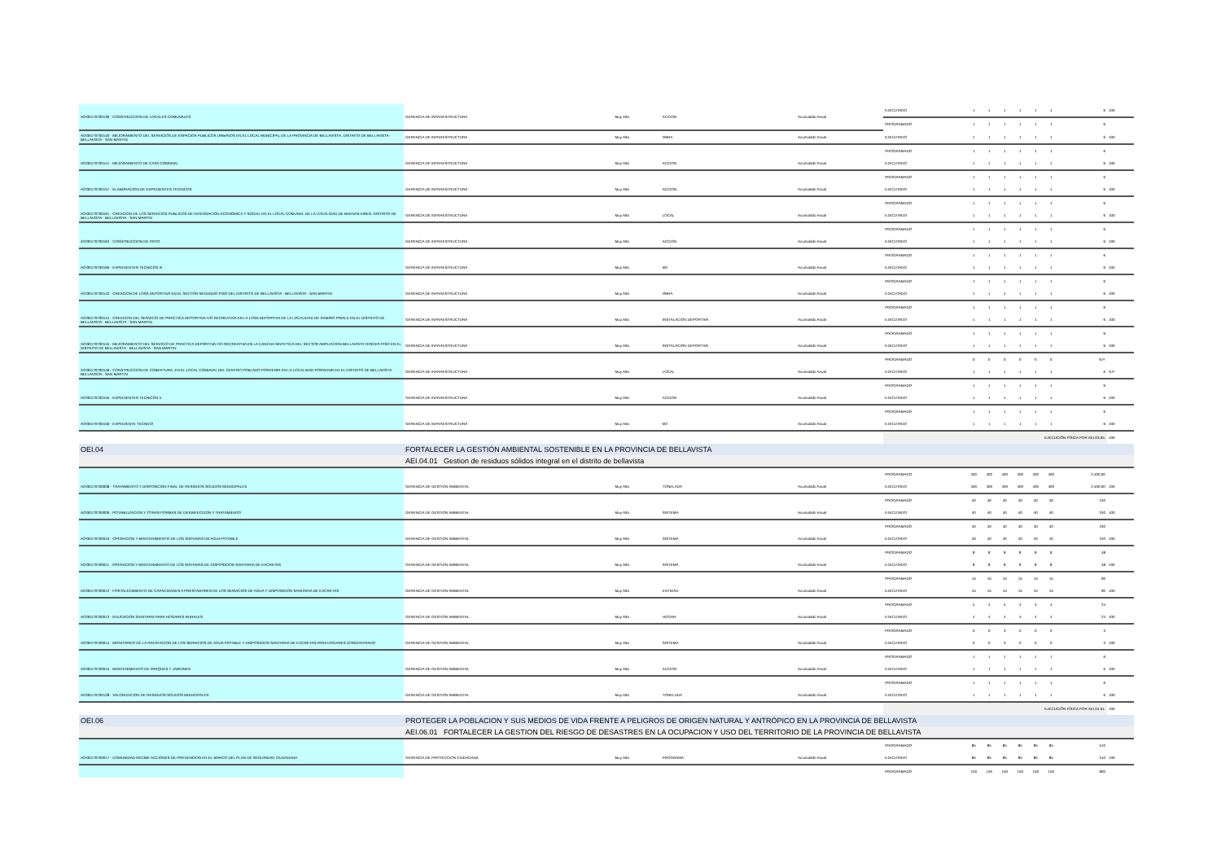| AOI30170700139 - CONSTRUCCION DE LOCALES COMUNALES | GERENCIA DE INFRAESTRUCTURA | Muy Alta | ACCION | Acumulado Anual | EJECUTADO | 1 | 1 | 1 | 1 | 1 | 1 | 6 | 100 |
| | | | | | PROGRAMADO | 1 | 1 | 1 | 1 | 1 | 1 | 6 | |
| AOI30170700140 - MEJORAMIENTO DEL SERVICIOS DE ESPACIOS PUBLICOS URBANOS EN EL LOCAL MUNICIPAL DE LA PROVINCIA DE BELLAVISTA, DISTRITO DE BELLAVISTA - BELLAVISTA - SAN MARTIN | GERENCIA DE INFRAESTRUCTURA | Muy Alta | OBRA | Acumulado Anual | EJECUTADO | 1 | 1 | 1 | 1 | 1 | 1 | 6 | 100 |
| | | | | | PROGRAMADO | 1 | 1 | 1 | 1 | 1 | 1 | 6 | |
| AOI30170700141 - MEJORAMIENTO DE CASA COMUNAL | GERENCIA DE INFRAESTRUCTURA | Muy Alta | ACCION | Acumulado Anual | EJECUTADO | 1 | 1 | 1 | 1 | 1 | 1 | 6 | 100 |
| | | | | | PROGRAMADO | 1 | 1 | 1 | 1 | 1 | 1 | 6 | |
| AOI30170700157 - ELABORACION DE EXPEDIENTES TECNICOS | GERENCIA DE INFRAESTRUCTURA | Muy Alta | ACCION | Acumulado Anual | EJECUTADO | 1 | 1 | 1 | 1 | 1 | 1 | 6 | 100 |
| | | | | | PROGRAMADO | 1 | 1 | 1 | 1 | 1 | 1 | 6 | |
| AOI30170700161 - CREACION DE LOS SERVICIOS PUBLICOS DE INTEGRACION ECONOMICA Y SOCIAL EN EL LOCAL COMUNAL DE LA LOCALIDAD DE BUENAS AIRES: DISTRITO DE BELLAVISTA - BELLAVISTA - SAN MARTIN | GERENCIA DE INFRAESTRUCTURA | Muy Alta | LOCAL | Acumulado Anual | EJECUTADO | 1 | 1 | 1 | 1 | 1 | 1 | 6 | 100 |
| | | | | | PROGRAMADO | 1 | 1 | 1 | 1 | 1 | 1 | 6 | |
| AOI30170700162 - CONSTRUCCION DE PATIO | GERENCIA DE INFRAESTRUCTURA | Muy Alta | ACCION | Acumulado Anual | EJECUTADO | 1 | 1 | 1 | 1 | 1 | 1 | 6 | 100 |
| | | | | | PROGRAMADO | 1 | 1 | 1 | 1 | 1 | 1 | 6 | |
| AOI30170700166 - EXPEDIENTES TECNICOS III | GERENCIA DE INFRAESTRUCTURA | Muy Alta | M2 | Acumulado Anual | EJECUTADO | 1 | 1 | 1 | 1 | 1 | 1 | 6 | 100 |
| | | | | | PROGRAMADO | 1 | 1 | 1 | 1 | 1 | 1 | 6 | |
| AOI30170700142 - CREACION DE LOSA DEPORTIVA EN EL SECTOR SEGUNDO PISO DEL DISTRITO DE BELLAVISTA - BELLAVISTA - SAN MARTIN | GERENCIA DE INFRAESTRUCTURA | Muy Alta | OBRA | Acumulado Anual | EJECUTADO | 1 | 1 | 1 | 1 | 1 | 1 | 6 | 100 |
| | | | | | PROGRAMADO | 1 | 1 | 1 | 1 | 1 | 1 | 6 | |
| AOI30170700144 - CREACION DEL SERVICIO DE PRACTICA DEPORTIVA Y/O RECREATIVA EN LA LOSA DEPORTIVA DE LA LOCALIDAD DE RAMIRO PRIALE EN EL DISTRITO DE BELLAVISTA - BELLAVISTA - SAN MARTIN | GERENCIA DE INFRAESTRUCTURA | Muy Alta | INSTALACION DEPORTIVA | Acumulado Anual | EJECUTADO | 1 | 1 | 1 | 1 | 1 | 1 | 6 | 100 |
| | | | | | PROGRAMADO | 1 | 1 | 1 | 1 | 1 | 1 | 6 | |
| AOI30170700145 - MEJORAMIENTO DEL SERVICIO DE PRACTICA DEPORTIVA Y/O RECREATIVA EN LA CANCHA SINTETICA DEL SECTOR AMPLIACION BELLAVISTA TERCER PISO EN EL DISTRITO DE BELLAVISTA - BELLAVISTA - SAN MARTIN | GERENCIA DE INFRAESTRUCTURA | Muy Alta | INSTALACION DEPORTIVA | Acumulado Anual | EJECUTADO | 1 | 1 | 1 | 1 | 1 | 1 | 6 | 100 |
| | | | | | PROGRAMADO | 0 | 0 | 0 | 0 | 0 | 0 | S.P. | |
| AOI30170700146 - CONSTRUCCION DE COBERTURA; EN EL LOCAL COMUNAL DEL CENTRO POBLADO PORVENIR EN LA LOCALIDAD PORVENIR EN EL DISTRITO DE BELLAVISTA - BELLAVISTA - SAN MARTIN | GERENCIA DE INFRAESTRUCTURA | Muy Alta | LOCAL | Acumulado Anual | EJECUTADO | 1 | 1 | 1 | 1 | 1 | 1 | 6 | S.P. |
| | | | | | PROGRAMADO | 1 | 1 | 1 | 1 | 1 | 1 | 6 | |
| AOI30170700155 - EXPEDIENTES TECNICOS II | GERENCIA DE INFRAESTRUCTURA | Muy Alta | ACCION | Acumulado Anual | EJECUTADO | 1 | 1 | 1 | 1 | 1 | 1 | 6 | 100 |
| | | | | | PROGRAMADO | 1 | 1 | 1 | 1 | 1 | 1 | 6 | |
| AOI30170700156 - EXPEDIENTE TECNICO | GERENCIA DE INFRAESTRUCTURA | Muy Alta | M2 | Acumulado Anual | EJECUTADO | 1 | 1 | 1 | 1 | 1 | 1 | 6 | 100 |
| | | | | | EJECUCIÓN FÍSICA POR AEI.03.05: | | | | | | | | 100 |
| OEI.04 | FORTALECER LA GESTIÓN AMBIENTAL SOSTENIBLE EN LA PROVINCIA DE BELLAVISTA | | | | | | | | | | | | |
| | AEI.04.01 Gestion de residuos sólidos integral en el distrito de bellavista | | | | | | | | | | | | |
| | | | | | PROGRAMADO | 400 | 400 | 400 | 400 | 400 | 400 | 2,400.00 | |
| AOI30170700008 - TRATAMIENTO Y DISPOSICION FINAL DE RESIDUOS SOLIDOS MUNICIPALES | GERENCIA DE GESTION AMBIENTAL | Muy Alta | TONELADA | Acumulado Anual | EJECUTADO | 400 | 400 | 400 | 400 | 400 | 400 | 2,400.00 | 100 |
| | | | | | PROGRAMADO | 40 | 40 | 40 | 40 | 40 | 40 | 240 | |
| AOI30170700009 - POTABILIZACION Y OTRAS FORMAS DE DESINFECCION Y TRATAMIENTO | GERENCIA DE GESTION AMBIENTAL | Muy Alta | SISTEMA | Acumulado Anual | EJECUTADO | 40 | 40 | 40 | 40 | 40 | 40 | 240 | 100 |
| | | | | | PROGRAMADO | 40 | 40 | 40 | 40 | 40 | 40 | 240 | |
| AOI30170700010 - OPERACION Y MANTENIMIENTO DE LOS SISTEMAS DE AGUA POTABLE | GERENCIA DE GESTION AMBIENTAL | Muy Alta | SISTEMA | Acumulado Anual | EJECUTADO | 40 | 40 | 40 | 40 | 40 | 40 | 240 | 100 |
| | | | | | PROGRAMADO | 8 | 8 | 8 | 8 | 8 | 8 | 48 | |
| AOI30170700011 - OPERACION Y MANTENIMIENTO DE LOS SISTEMAS DE DISPOSICION SANITARIA DE EXCRETAS | GERENCIA DE GESTION AMBIENTAL | Muy Alta | SISTEMA | Acumulado Anual | EJECUTADO | 8 | 8 | 8 | 8 | 8 | 8 | 48 | 100 |
| | | | | | PROGRAMADO | 15 | 15 | 15 | 15 | 15 | 15 | 90 | |
| AOI30170700012 - FORTALECIMIENTO DE CAPACIDADES A PRESTADORES DE LOS SERVICIOS DE AGUA Y DISPOSICION SANITARIA DE EXCRETAS | GERENCIA DE GESTION AMBIENTAL | Muy Alta | ENTIDAD | Acumulado Anual | EJECUTADO | 15 | 15 | 15 | 15 | 15 | 15 | 90 | 100 |
| | | | | | PROGRAMADO | 4 | 4 | 4 | 4 | 4 | 4 | 24 | |
| AOI30170700013 - EDUCACION SANITARIA PARA HOGARES RURALES | GERENCIA DE GESTION AMBIENTAL | Muy Alta | HOGAR | Acumulado Anual | EJECUTADO | 4 | 4 | 4 | 4 | 4 | 4 | 24 | 100 |
| | | | | | PROGRAMADO | 0 | 0 | 3 | 0 | 0 | 0 | 3 | |
| AOI30170700014 - MONITOREO DE LA PRESTACION DE LOS SERVICIOS DE AGUA POTABLE Y DISPOSICION SANITARIA DE EXCRETAS PARA HOGARES CONCENTRADO | GERENCIA DE GESTION AMBIENTAL | Muy Alta | SISTEMA | Acumulado Anual | EJECUTADO | 0 | 0 | 3 | 0 | 0 | 0 | 3 | 100 |
| | | | | | PROGRAMADO | 1 | 1 | 1 | 1 | 1 | 1 | 6 | |
| AOI30170700015 - MANTENIMIENTO DE PARQUES Y JARDINES | GERENCIA DE GESTION AMBIENTAL | Muy Alta | ACCION | Acumulado Anual | EJECUTADO | 1 | 1 | 1 | 1 | 1 | 1 | 6 | 100 |
| | | | | | PROGRAMADO | 1 | 1 | 1 | 1 | 1 | 1 | 6 | |
| AOI30170700128 - VALORIZACION DE RESIDUOS SOLIDOS MUNICIPALES | GERENCIA DE GESTION AMBIENTAL | Muy Alta | TONELADA | Acumulado Anual | EJECUTADO | 1 | 1 | 1 | 1 | 1 | 1 | 6 | 100 |
| | | | | | EJECUCIÓN FÍSICA POR AEI.04.01: | | | | | | | | 100 |
| OEI.06 | PROTEGER LA POBLACION Y SUS MEDIOS DE VIDA FRENTE A PELIGROS DE ORIGEN NATURAL Y ANTRÓPICO EN LA PROVINCIA DE BELLAVISTA | | | | | | | | | | | | |
| | AEI.06.01 FORTALECER LA GESTION DEL RIESGO DE DESASTRES EN LA OCUPACION Y USO DEL TERRITORIO DE LA PROVINCIA DE BELLAVISTA | | | | | | | | | | | | |
| | | | | | PROGRAMADO | 85 | 85 | 85 | 85 | 85 | 85 | 510 | |
| AOI30170700017 - COMUNIDAD RECIBE ACCIONES DE PREVENCION EN EL MARCO DEL PLAN DE SEGURIDAD CIUDADANA | GERENCIA DE PROTECCION CIUDADANA | Muy Alta | PROGRAMA | Acumulado Anual | EJECUTADO | 85 | 85 | 85 | 85 | 85 | 85 | 510 | 100 |
| | | | | | PROGRAMADO | 150 | 150 | 150 | 150 | 150 | 150 | 900 | |